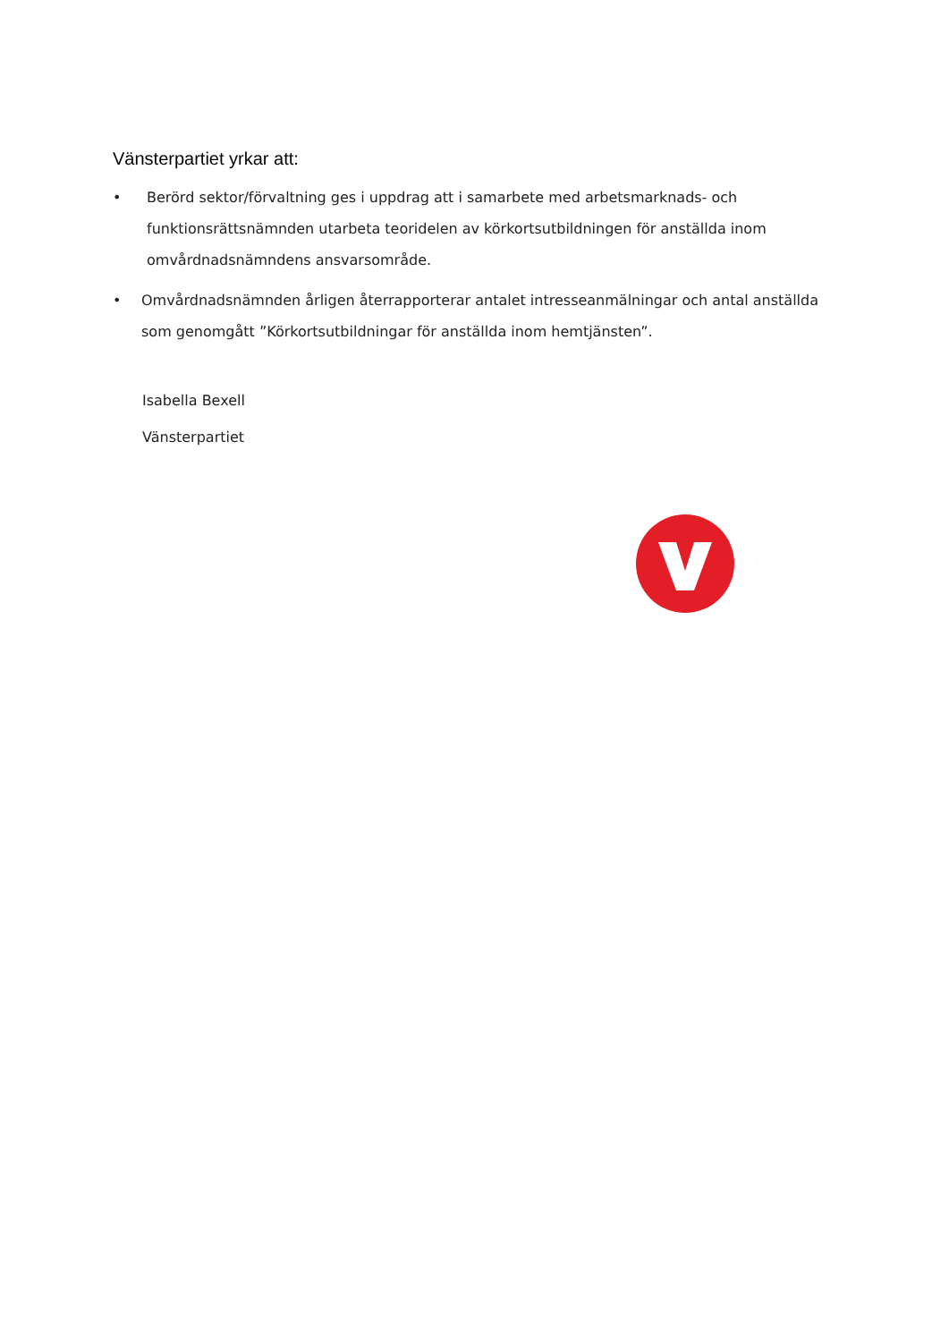Vänsterpartiet yrkar att:
• Berörd sektor/förvaltning ges i uppdrag att i samarbete med arbetsmarknads- och funktionsrättsnämnden utarbeta teoridelen av körkortsutbildningen för anställda inom omvårdnadsnämndens ansvarsområde.
• Omvårdnadsnämnden årligen återrapporterar antalet intresseanmälningar och antal anställda som genomgått ”Körkortsutbildningar för anställda inom hemtjänsten”.
Isabella Bexell
Vänsterpartiet